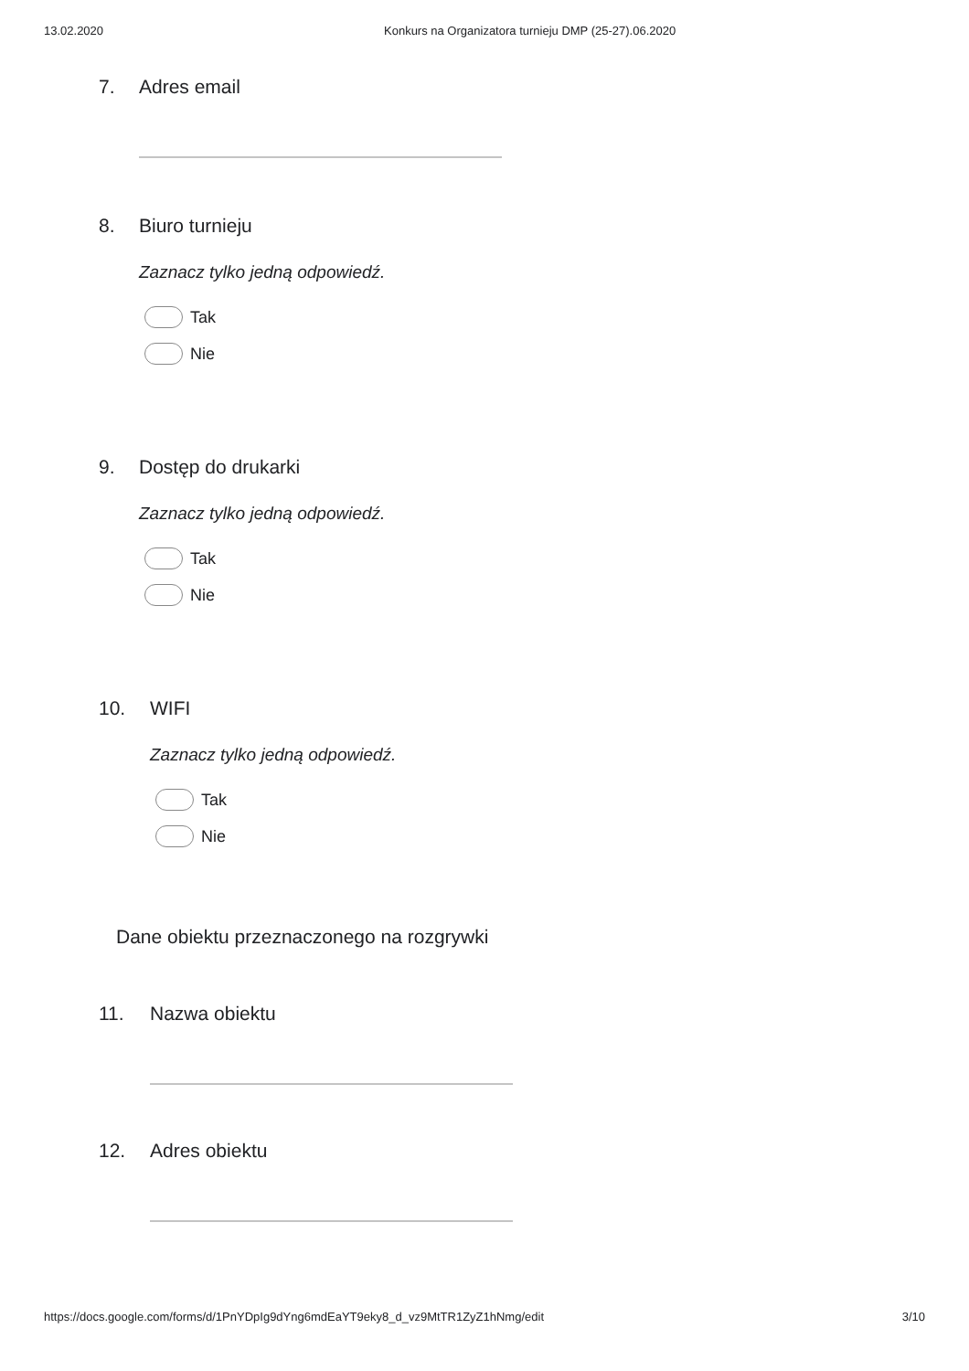13.02.2020 Konkurs na Organizatora turnieju DMP (25-27).06.2020
7. Adres email
8. Biuro turnieju
Zaznacz tylko jedną odpowiedź.
Tak
Nie
9. Dostęp do drukarki
Zaznacz tylko jedną odpowiedź.
Tak
Nie
10. WIFI
Zaznacz tylko jedną odpowiedź.
Tak
Nie
Dane obiektu przeznaczonego na rozgrywki
11. Nazwa obiektu
12. Adres obiektu
https://docs.google.com/forms/d/1PnYDpIg9dYng6mdEaYT9eky8_d_vz9MtTR1ZyZ1hNmg/edit 3/10